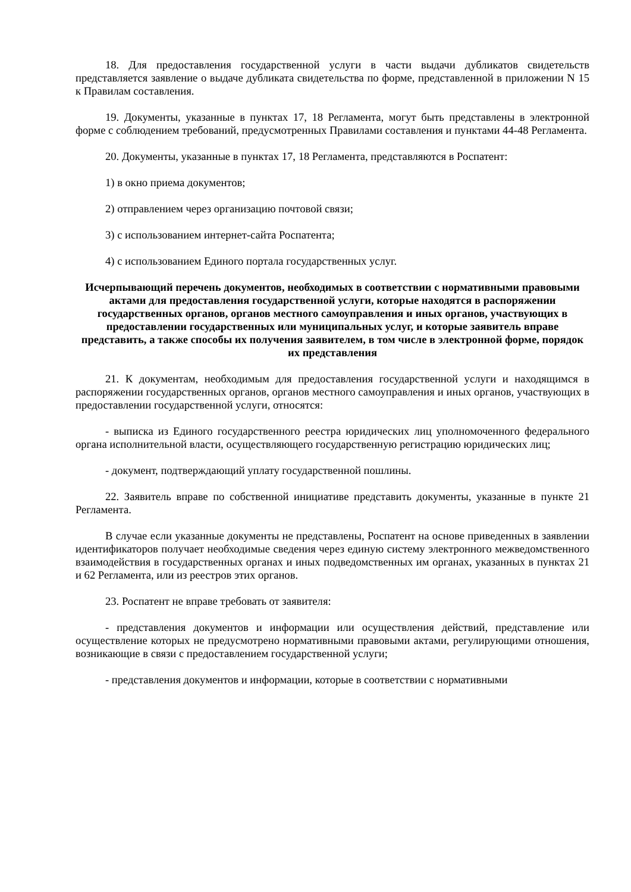18. Для предоставления государственной услуги в части выдачи дубликатов свидетельств представляется заявление о выдаче дубликата свидетельства по форме, представленной в приложении N 15 к Правилам составления.
19. Документы, указанные в пунктах 17, 18 Регламента, могут быть представлены в электронной форме с соблюдением требований, предусмотренных Правилами составления и пунктами 44-48 Регламента.
20. Документы, указанные в пунктах 17, 18 Регламента, представляются в Роспатент:
1) в окно приема документов;
2) отправлением через организацию почтовой связи;
3) с использованием интернет-сайта Роспатента;
4) с использованием Единого портала государственных услуг.
Исчерпывающий перечень документов, необходимых в соответствии с нормативными правовыми актами для предоставления государственной услуги, которые находятся в распоряжении государственных органов, органов местного самоуправления и иных органов, участвующих в предоставлении государственных или муниципальных услуг, и которые заявитель вправе представить, а также способы их получения заявителем, в том числе в электронной форме, порядок их представления
21. К документам, необходимым для предоставления государственной услуги и находящимся в распоряжении государственных органов, органов местного самоуправления и иных органов, участвующих в предоставлении государственной услуги, относятся:
- выписка из Единого государственного реестра юридических лиц уполномоченного федерального органа исполнительной власти, осуществляющего государственную регистрацию юридических лиц;
- документ, подтверждающий уплату государственной пошлины.
22. Заявитель вправе по собственной инициативе представить документы, указанные в пункте 21 Регламента.
В случае если указанные документы не представлены, Роспатент на основе приведенных в заявлении идентификаторов получает необходимые сведения через единую систему электронного межведомственного взаимодействия в государственных органах и иных подведомственных им органах, указанных в пунктах 21 и 62 Регламента, или из реестров этих органов.
23. Роспатент не вправе требовать от заявителя:
- представления документов и информации или осуществления действий, представление или осуществление которых не предусмотрено нормативными правовыми актами, регулирующими отношения, возникающие в связи с предоставлением государственной услуги;
- представления документов и информации, которые в соответствии с нормативными